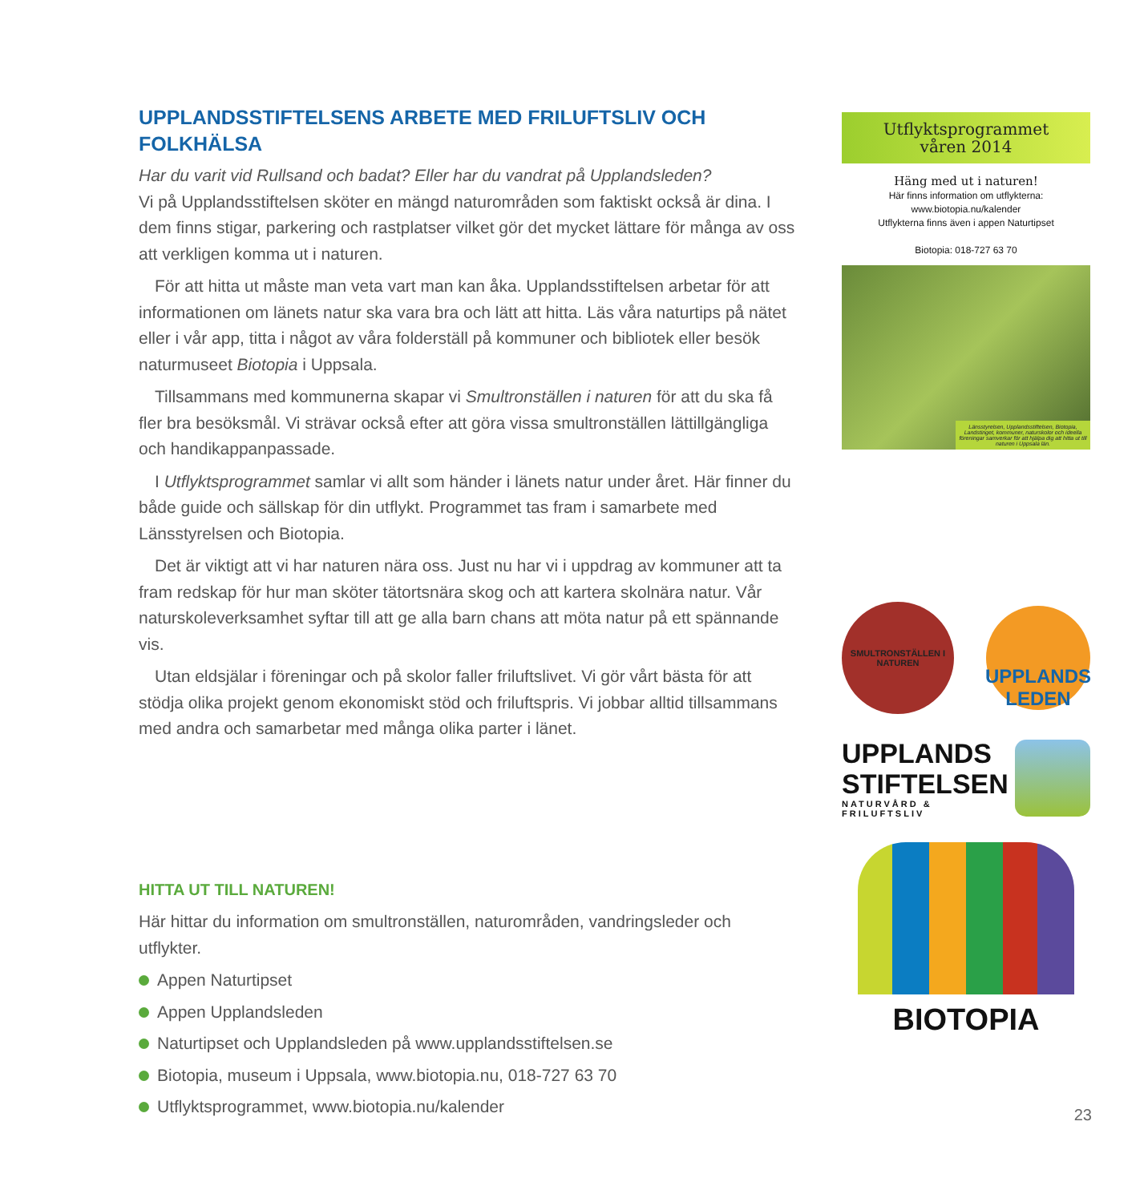UPPLANDSSTIFTELSENS ARBETE MED FRILUFTSLIV OCH FOLKHÄLSA
Har du varit vid Rullsand och badat? Eller har du vandrat på Upplandsleden?
Vi på Upplandsstiftelsen sköter en mängd naturområden som faktiskt också är dina. I dem finns stigar, parkering och rastplatser vilket gör det mycket lättare för många av oss att verkligen komma ut i naturen.
För att hitta ut måste man veta vart man kan åka. Upplandsstiftelsen arbetar för att informationen om länets natur ska vara bra och lätt att hitta. Läs våra naturtips på nätet eller i vår app, titta i något av våra folderställ på kommuner och bibliotek eller besök naturmuseet Biotopia i Uppsala.
Tillsammans med kommunerna skapar vi Smultronställen i naturen för att du ska få fler bra besöksmål. Vi strävar också efter att göra vissa smultronställen lättillgängliga och handikappanpassade.
I Utflyktsprogrammet samlar vi allt som händer i länets natur under året. Här finner du både guide och sällskap för din utflykt. Programmet tas fram i samarbete med Länsstyrelsen och Biotopia.
Det är viktigt att vi har naturen nära oss. Just nu har vi i uppdrag av kommuner att ta fram redskap för hur man sköter tätortsnära skog och att kartera skolnära natur. Vår naturskoleverksamhet syftar till att ge alla barn chans att möta natur på ett spännande vis.
Utan eldsjälar i föreningar och på skolor faller friluftslivet. Vi gör vårt bästa för att stödja olika projekt genom ekonomiskt stöd och friluftspris. Vi jobbar alltid tillsammans med andra och samarbetar med många olika parter i länet.
HITTA UT TILL NATUREN!
Här hittar du information om smultronställen, naturområden, vandringsleder och utflykter.
Appen Naturtipset
Appen Upplandsleden
Naturtipset och Upplandsleden på www.upplandsstiftelsen.se
Biotopia, museum i Uppsala, www.biotopia.nu, 018-727 63 70
Utflyktsprogrammet, www.biotopia.nu/kalender
Utflyktsprogrammet
våren 2014
Häng med ut i naturen!
Här finns information om utflykterna:
www.biotopia.nu/kalender
Utflykterna finns även i appen Naturtipset
Biotopia: 018-727 63 70
Länsstyrelsen, Upplandsstiftelsen, Biotopia, Landstinget, kommuner, naturskolor och ideella föreningar samverkar för att hjälpa dig att hitta ut till naturen i Uppsala län.
SMULTRONSTÄLLEN I NATUREN
UPPLANDS
LEDEN
UPPLANDS
STIFTELSEN
NATURVÅRD & FRILUFTSLIV
BIOTOPIA
23